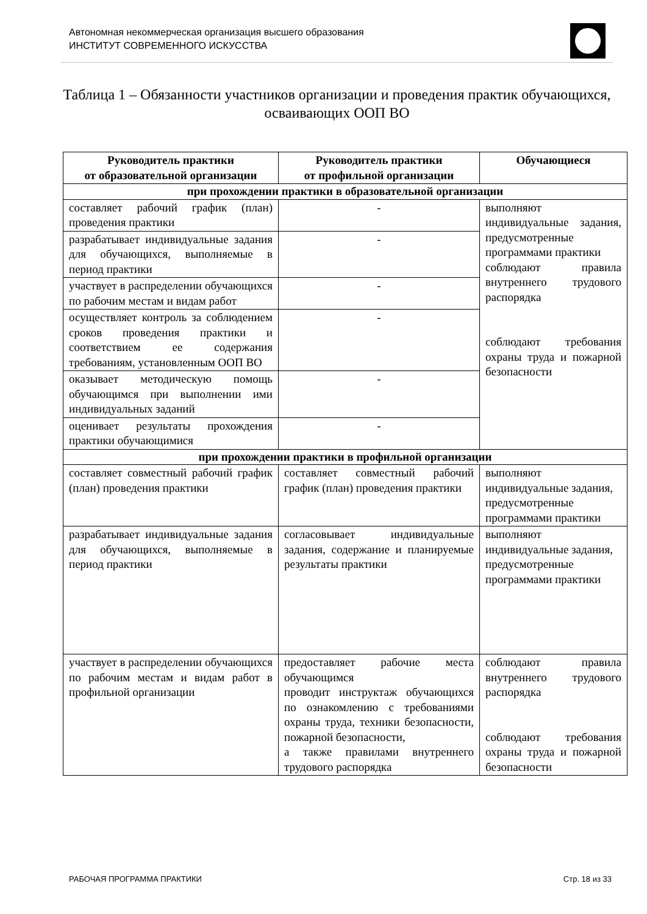Автономная некоммерческая организация высшего образования
ИНСТИТУТ СОВРЕМЕННОГО ИСКУССТВА
Таблица 1 – Обязанности участников организации и проведения практик обучающихся, осваивающих ООП ВО
| Руководитель практики от образовательной организации | Руководитель практики от профильной организации | Обучающиеся |
| --- | --- | --- |
| при прохождении практики в образовательной организации | | |
| составляет рабочий график (план) проведения практики | - | выполняют индивидуальные задания, предусмотренные программами практики соблюдают правила внутреннего трудового распорядка соблюдают требования охраны труда и пожарной безопасности |
| разрабатывает индивидуальные задания для обучающихся, выполняемые в период практики | - | |
| участвует в распределении обучающихся по рабочим местам и видам работ | - | |
| осуществляет контроль за соблюдением сроков проведения практики и соответствием ее содержания требованиям, установленным ООП ВО | - | |
| оказывает методическую помощь обучающимся при выполнении ими индивидуальных заданий | - | |
| оценивает результаты прохождения практики обучающимися | - | |
| при прохождении практики в профильной организации | | |
| составляет совместный рабочий график (план) проведения практики | составляет совместный рабочий график (план) проведения практики | выполняют индивидуальные задания, предусмотренные программами практики |
| разрабатывает индивидуальные задания для обучающихся, выполняемые в период практики | согласовывает индивидуальные задания, содержание и планируемые результаты практики | выполняют индивидуальные задания, предусмотренные программами практики |
| участвует в распределении обучающихся по рабочим местам и видам работ в профильной организации | предоставляет рабочие места обучающимся проводит инструктаж обучающихся по ознакомлению с требованиями охраны труда, техники безопасности, пожарной безопасности, а также правилами внутреннего трудового распорядка | соблюдают правила внутреннего трудового распорядка соблюдают требования охраны труда и пожарной безопасности |
РАБОЧАЯ ПРОГРАММА ПРАКТИКИ Стр. 18 из 33